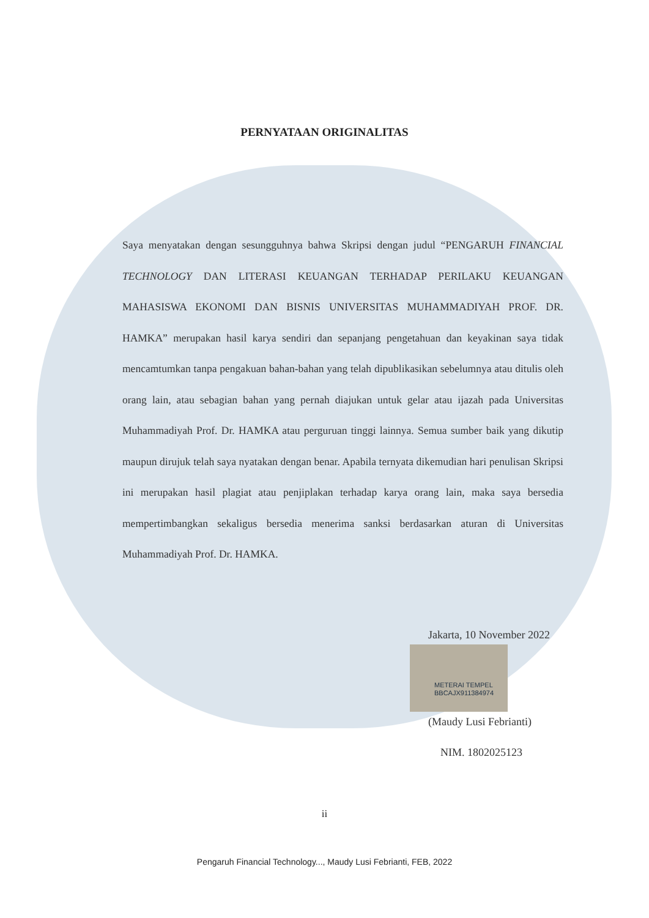PERNYATAAN ORIGINALITAS
Saya menyatakan dengan sesungguhnya bahwa Skripsi dengan judul “PENGARUH FINANCIAL TECHNOLOGY DAN LITERASI KEUANGAN TERHADAP PERILAKU KEUANGAN MAHASISWA EKONOMI DAN BISNIS UNIVERSITAS MUHAMMADIYAH PROF. DR. HAMKA” merupakan hasil karya sendiri dan sepanjang pengetahuan dan keyakinan saya tidak mencamtumkan tanpa pengakuan bahan-bahan yang telah dipublikasikan sebelumnya atau ditulis oleh orang lain, atau sebagian bahan yang pernah diajukan untuk gelar atau ijazah pada Universitas Muhammadiyah Prof. Dr. HAMKA atau perguruan tinggi lainnya. Semua sumber baik yang dikutip maupun dirujuk telah saya nyatakan dengan benar. Apabila ternyata dikemudian hari penulisan Skripsi ini merupakan hasil plagiat atau penjiplakan terhadap karya orang lain, maka saya bersedia mempertimbangkan sekaligus bersedia menerima sanksi berdasarkan aturan di Universitas Muhammadiyah Prof. Dr. HAMKA.
Jakarta, 10 November 2022
METERAI TEMPEL
BBCAJX911384974
(Maudy Lusi Febrianti)
NIM. 1802025123
ii
Pengaruh Financial Technology..., Maudy Lusi Febrianti, FEB, 2022